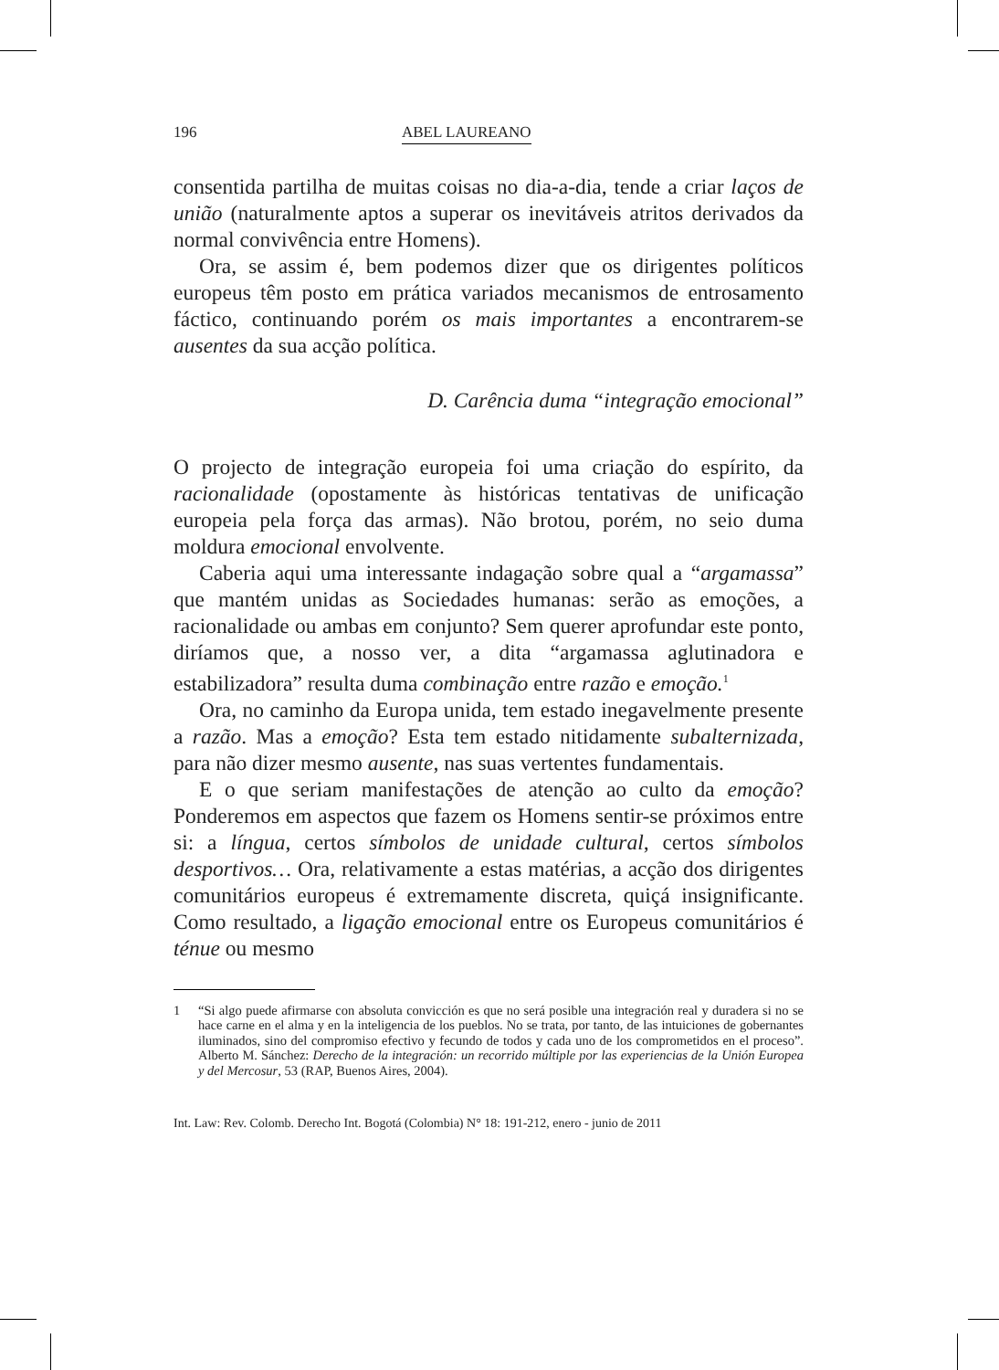196 ABEL LAUREANO
consentida partilha de muitas coisas no dia-a-dia, tende a criar laços de união (naturalmente aptos a superar os inevitáveis atritos derivados da normal convivência entre Homens).
Ora, se assim é, bem podemos dizer que os dirigentes políticos europeus têm posto em prática variados mecanismos de entrosamento fáctico, continuando porém os mais importantes a encontrarem-se ausentes da sua acção política.
D. Carência duma “integração emocional”
O projecto de integração europeia foi uma criação do espírito, da racionalidade (opostamente às históricas tentativas de unificação europeia pela força das armas). Não brotou, porém, no seio duma moldura emocional envolvente.
Caberia aqui uma interessante indagação sobre qual a “argamassa” que mantém unidas as Sociedades humanas: serão as emoções, a racionalidade ou ambas em conjunto? Sem querer aprofundar este ponto, diríamos que, a nosso ver, a dita “argamassa aglutinadora e estabilizadora” resulta duma combinação entre razão e emoção.<sup>1</sup>
Ora, no caminho da Europa unida, tem estado inegavelmente presente a razão. Mas a emoção? Esta tem estado nitidamente subalternizada, para não dizer mesmo ausente, nas suas vertentes fundamentais.
E o que seriam manifestações de atenção ao culto da emoção? Ponderemos em aspectos que fazem os Homens sentir-se próximos entre si: a língua, certos símbolos de unidade cultural, certos símbolos desportivos… Ora, relativamente a estas matérias, a acção dos dirigentes comunitários europeus é extremamente discreta, quiçá insignificante. Como resultado, a ligação emocional entre os Europeus comunitários é ténue ou mesmo
1 “Si algo puede afirmarse con absoluta convicción es que no será posible una integración real y duradera si no se hace carne en el alma y en la inteligencia de los pueblos. No se trata, por tanto, de las intuiciones de gobernantes iluminados, sino del compromiso efectivo y fecundo de todos y cada uno de los comprometidos en el proceso”. Alberto M. Sánchez: Derecho de la integración: un recorrido múltiple por las experiencias de la Unión Europea y del Mercosur, 53 (RAP, Buenos Aires, 2004).
Int. Law: Rev. Colomb. Derecho Int. Bogotá (Colombia) N° 18: 191-212, enero - junio de 2011